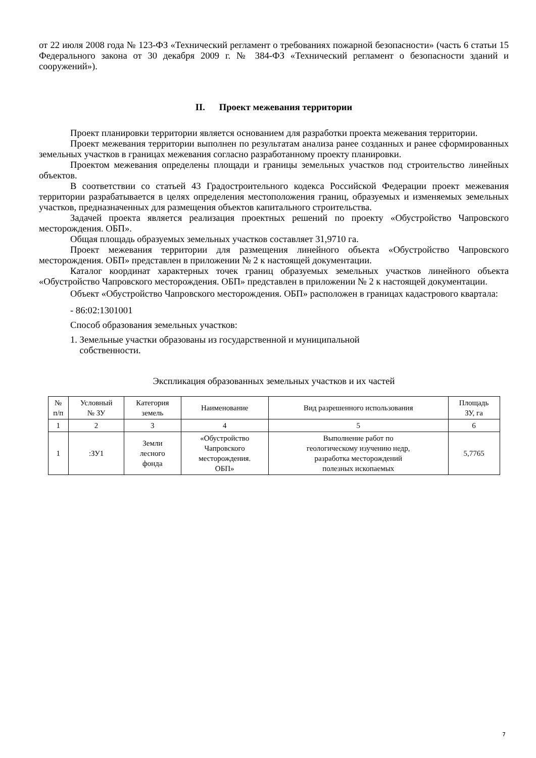от 22 июля 2008 года № 123-ФЗ «Технический регламент о требованиях пожарной безопасности» (часть 6 статьи 15 Федерального закона от 30 декабря 2009 г. № 384-ФЗ «Технический регламент о безопасности зданий и сооружений»).
II. Проект межевания территории
Проект планировки территории является основанием для разработки проекта межевания территории.
Проект межевания территории выполнен по результатам анализа ранее созданных и ранее сформированных земельных участков в границах межевания согласно разработанному проекту планировки.
Проектом межевания определены площади и границы земельных участков под строительство линейных объектов.
В соответствии со статьей 43 Градостроительного кодекса Российской Федерации проект межевания территории разрабатывается в целях определения местоположения границ, образуемых и изменяемых земельных участков, предназначенных для размещения объектов капитального строительства.
Задачей проекта является реализация проектных решений по проекту «Обустройство Чапровского месторождения. ОБП».
Общая площадь образуемых земельных участков составляет 31,9710 га.
Проект межевания территории для размещения линейного объекта «Обустройство Чапровского месторождения. ОБП» представлен в приложении № 2 к настоящей документации.
Каталог координат характерных точек границ образуемых земельных участков линейного объекта «Обустройство Чапровского месторождения. ОБП» представлен в приложении № 2 к настоящей документации.
Объект «Обустройство Чапровского месторождения. ОБП» расположен в границах кадастрового квартала:
- 86:02:1301001
Способ образования земельных участков:
1. Земельные участки образованы из государственной и муниципальной
собственности.
Экспликация образованных земельных участков и их частей
| № п/п | Условный № ЗУ | Категория земель | Наименование | Вид разрешенного использования | Площадь ЗУ, га |
| --- | --- | --- | --- | --- | --- |
| 1 | 2 | 3 | 4 | 5 | 6 |
| 1 | :ЗУ1 | Земли лесного фонда | «Обустройство Чапровского месторождения. ОБП» | Выполнение работ по геологическому изучению недр, разработка месторождений полезных ископаемых | 5,7765 |
7